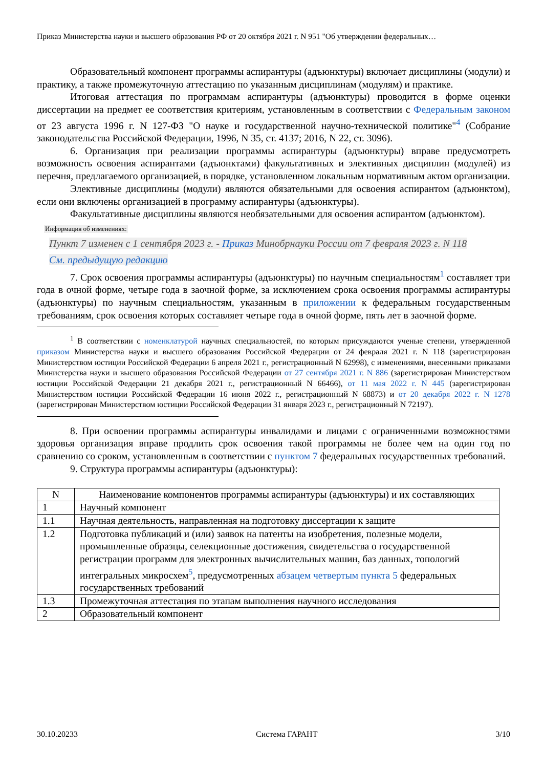Приказ Министерства науки и высшего образования РФ от 20 октября 2021 г. N 951 "Об утверждении федеральных…
Образовательный компонент программы аспирантуры (адъюнктуры) включает дисциплины (модули) и практику, а также промежуточную аттестацию по указанным дисциплинам (модулям) и практике.
Итоговая аттестация по программам аспирантуры (адъюнктуры) проводится в форме оценки диссертации на предмет ее соответствия критериям, установленным в соответствии с Федеральным законом от 23 августа 1996 г. N 127-ФЗ "О науке и государственной научно-технической политике"<sup>4</sup> (Собрание законодательства Российской Федерации, 1996, N 35, ст. 4137; 2016, N 22, ст. 3096).
6. Организация при реализации программы аспирантуры (адъюнктуры) вправе предусмотреть возможность освоения аспирантами (адъюнктами) факультативных и элективных дисциплин (модулей) из перечня, предлагаемого организацией, в порядке, установленном локальным нормативным актом организации.
Элективные дисциплины (модули) являются обязательными для освоения аспирантом (адъюнктом), если они включены организацией в программу аспирантуры (адъюнктуры).
Факультативные дисциплины являются необязательными для освоения аспирантом (адъюнктом).
Информация об изменениях:
Пункт 7 изменен с 1 сентября 2023 г. - Приказ Минобрнауки России от 7 февраля 2023 г. N 118
См. предыдущую редакцию
7. Срок освоения программы аспирантуры (адъюнктуры) по научным специальностям<sup>1</sup> составляет три года в очной форме, четыре года в заочной форме, за исключением срока освоения программы аспирантуры (адъюнктуры) по научным специальностям, указанным в приложении к федеральным государственным требованиям, срок освоения которых составляет четыре года в очной форме, пять лет в заочной форме.
<sup>1</sup> В соответствии с номенклатурой научных специальностей, по которым присуждаются ученые степени, утвержденной приказом Министерства науки и высшего образования Российской Федерации от 24 февраля 2021 г. N 118 (зарегистрирован Министерством юстиции Российской Федерации 6 апреля 2021 г., регистрационный N 62998), с изменениями, внесенными приказами Министерства науки и высшего образования Российской Федерации от 27 сентября 2021 г. N 886 (зарегистрирован Министерством юстиции Российской Федерации 21 декабря 2021 г., регистрационный N 66466), от 11 мая 2022 г. N 445 (зарегистрирован Министерством юстиции Российской Федерации 16 июня 2022 г., регистрационный N 68873) и от 20 декабря 2022 г. N 1278 (зарегистрирован Министерством юстиции Российской Федерации 31 января 2023 г., регистрационный N 72197).
8. При освоении программы аспирантуры инвалидами и лицами с ограниченными возможностями здоровья организация вправе продлить срок освоения такой программы не более чем на один год по сравнению со сроком, установленным в соответствии с пунктом 7 федеральных государственных требований.
9. Структура программы аспирантуры (адъюнктуры):
| N | Наименование компонентов программы аспирантуры (адъюнктуры) и их составляющих |
| --- | --- |
| 1 | Научный компонент |
| 1.1 | Научная деятельность, направленная на подготовку диссертации к защите |
| 1.2 | Подготовка публикаций и (или) заявок на патенты на изобретения, полезные модели, промышленные образцы, селекционные достижения, свидетельства о государственной регистрации программ для электронных вычислительных машин, баз данных, топологий интегральных микросхем<sup>5</sup>, предусмотренных абзацем четвертым пункта 5 федеральных государственных требований |
| 1.3 | Промежуточная аттестация по этапам выполнения научного исследования |
| 2 | Образовательный компонент |
30.10.20233 Система ГАРАНТ 3/10